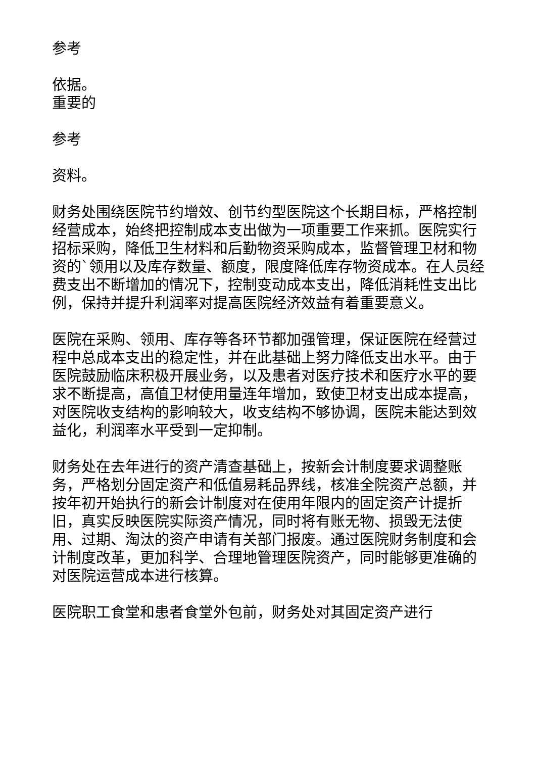参考
依据。
重要的
参考
资料。
财务处围绕医院节约增效、创节约型医院这个长期目标，严格控制经营成本，始终把控制成本支出做为一项重要工作来抓。医院实行招标采购，降低卫生材料和后勤物资采购成本，监督管理卫材和物资的`领用以及库存数量、额度，限度降低库存物资成本。在人员经费支出不断增加的情况下，控制变动成本支出，降低消耗性支出比例，保持并提升利润率对提高医院经济效益有着重要意义。
医院在采购、领用、库存等各环节都加强管理，保证医院在经营过程中总成本支出的稳定性，并在此基础上努力降低支出水平。由于医院鼓励临床积极开展业务，以及患者对医疗技术和医疗水平的要求不断提高，高值卫材使用量连年增加，致使卫材支出成本提高，对医院收支结构的影响较大，收支结构不够协调，医院未能达到效益化，利润率水平受到一定抑制。
财务处在去年进行的资产清查基础上，按新会计制度要求调整账务，严格划分固定资产和低值易耗品界线，核准全院资产总额，并按年初开始执行的新会计制度对在使用年限内的固定资产计提折旧，真实反映医院实际资产情况，同时将有账无物、损毁无法使用、过期、淘汰的资产申请有关部门报废。通过医院财务制度和会计制度改革，更加科学、合理地管理医院资产，同时能够更准确的对医院运营成本进行核算。
医院职工食堂和患者食堂外包前，财务处对其固定资产进行